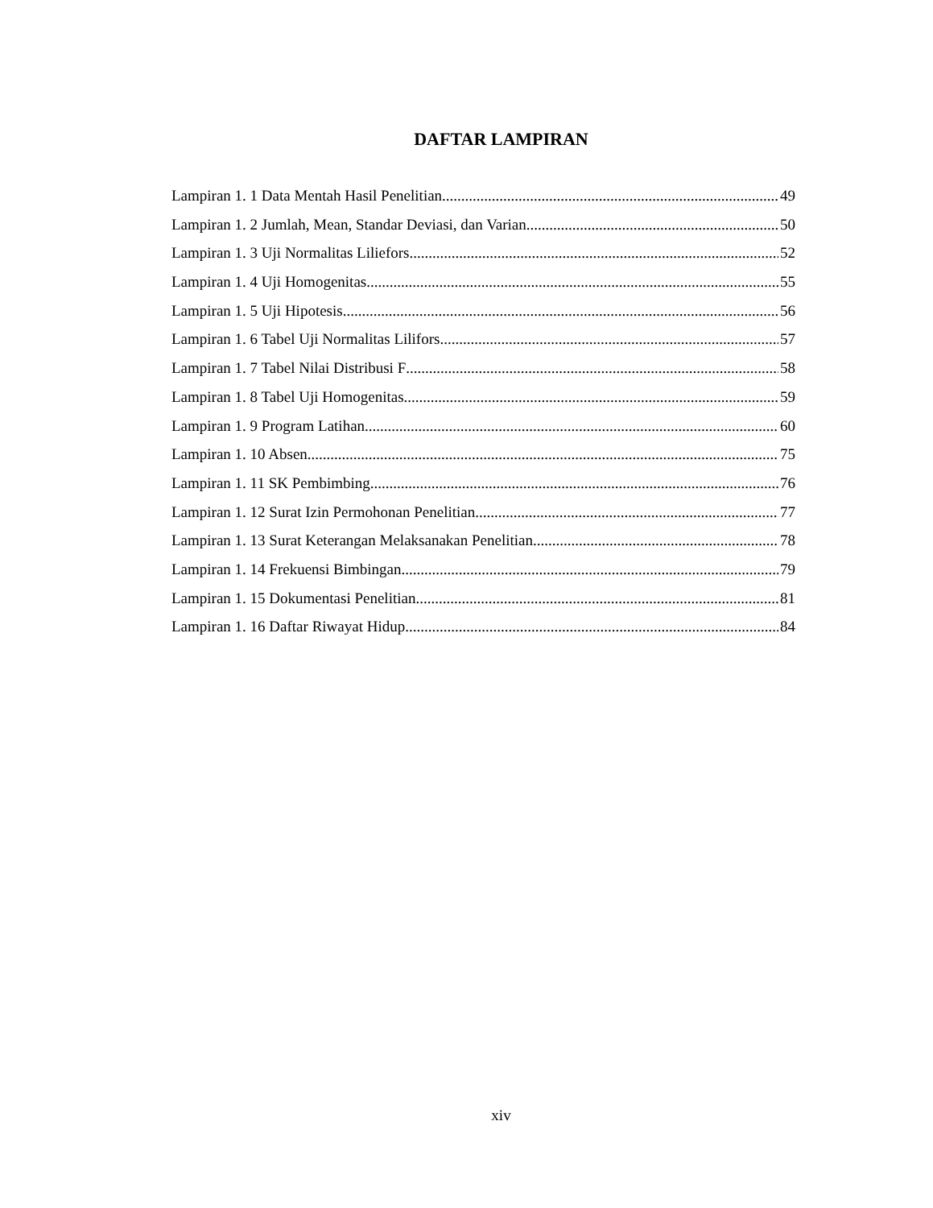DAFTAR LAMPIRAN
Lampiran 1. 1 Data Mentah Hasil Penelitian 49
Lampiran 1. 2 Jumlah, Mean, Standar Deviasi, dan Varian 50
Lampiran 1. 3 Uji Normalitas Liliefors 52
Lampiran 1. 4 Uji Homogenitas 55
Lampiran 1. 5 Uji Hipotesis 56
Lampiran 1. 6 Tabel Uji Normalitas Lilifors 57
Lampiran 1. 7 Tabel Nilai Distribusi F 58
Lampiran 1. 8 Tabel Uji Homogenitas 59
Lampiran 1. 9 Program Latihan 60
Lampiran 1. 10 Absen 75
Lampiran 1. 11 SK Pembimbing 76
Lampiran 1. 12 Surat Izin Permohonan Penelitian 77
Lampiran 1. 13 Surat Keterangan Melaksanakan Penelitian 78
Lampiran 1. 14 Frekuensi Bimbingan 79
Lampiran 1. 15 Dokumentasi Penelitian 81
Lampiran 1. 16 Daftar Riwayat Hidup 84
xiv